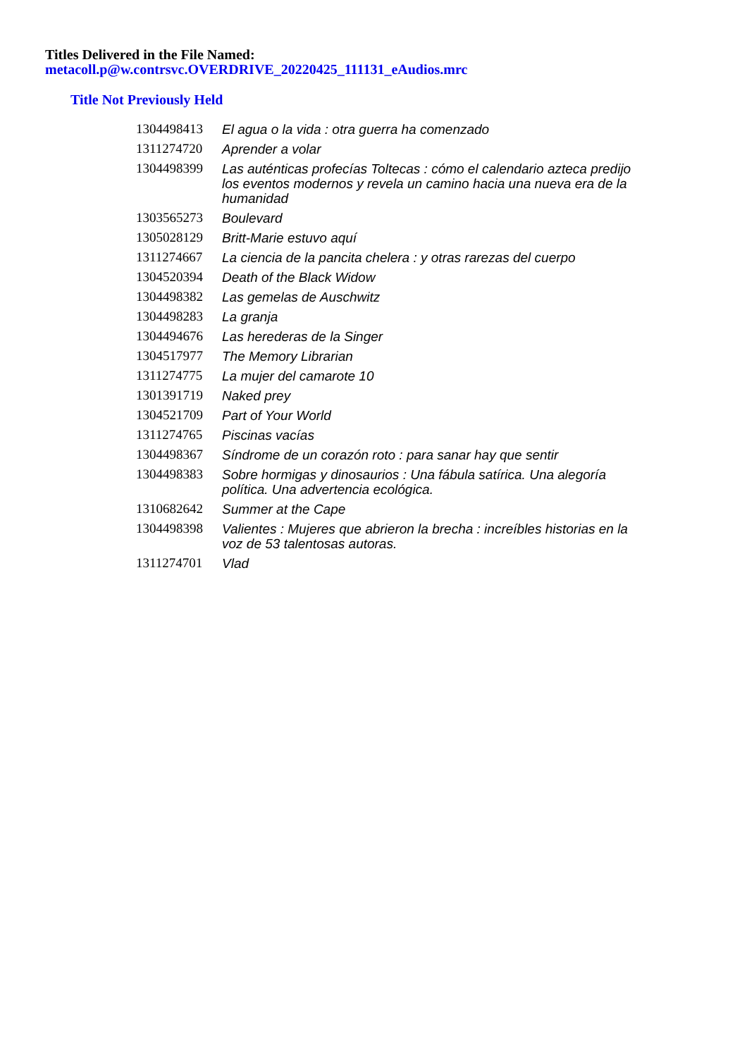Titles Delivered in the File Named:
metacoll.p@w.contrsvc.OVERDRIVE_20220425_111131_eAudios.mrc
Title Not Previously Held
| 1304498413 | El agua o la vida : otra guerra ha comenzado |
| 1311274720 | Aprender a volar |
| 1304498399 | Las auténticas profecías Toltecas : cómo el calendario azteca predijo los eventos modernos y revela un camino hacia una nueva era de la humanidad |
| 1303565273 | Boulevard |
| 1305028129 | Britt-Marie estuvo aquí |
| 1311274667 | La ciencia de la pancita chelera : y otras rarezas del cuerpo |
| 1304520394 | Death of the Black Widow |
| 1304498382 | Las gemelas de Auschwitz |
| 1304498283 | La granja |
| 1304494676 | Las herederas de la Singer |
| 1304517977 | The Memory Librarian |
| 1311274775 | La mujer del camarote 10 |
| 1301391719 | Naked prey |
| 1304521709 | Part of Your World |
| 1311274765 | Piscinas vacías |
| 1304498367 | Síndrome de un corazón roto : para sanar hay que sentir |
| 1304498383 | Sobre hormigas y dinosaurios : Una fábula satírica. Una alegoría política. Una advertencia ecológica. |
| 1310682642 | Summer at the Cape |
| 1304498398 | Valientes : Mujeres que abrieron la brecha : increíbles historias en la voz de 53 talentosas autoras. |
| 1311274701 | Vlad |